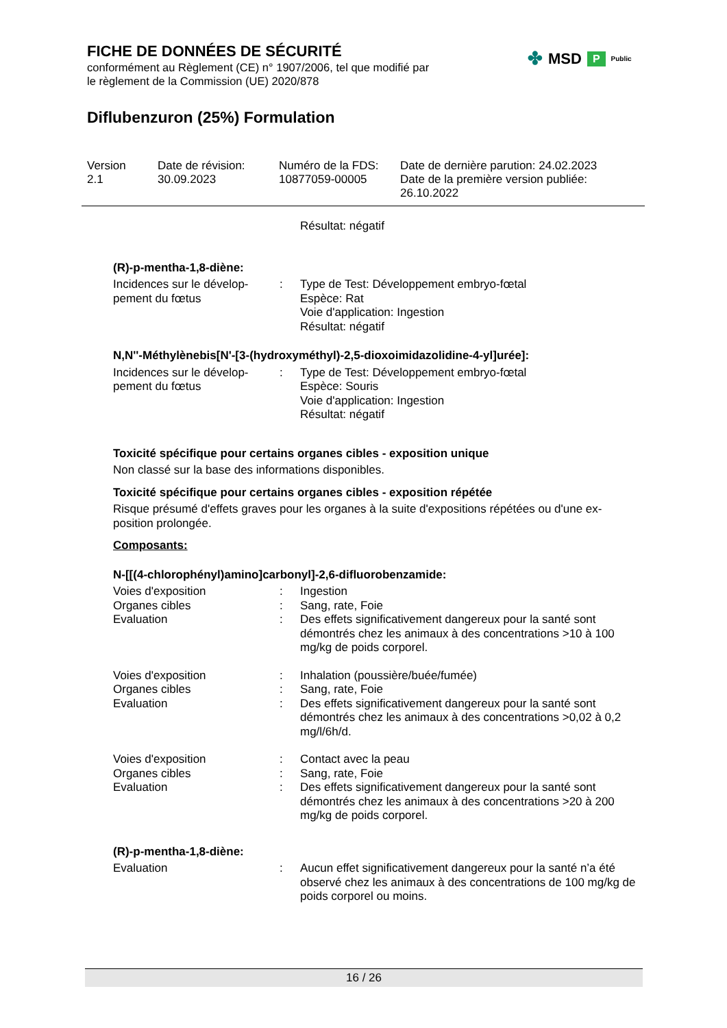FICHE DE DONNÉES DE SÉCURITÉ
conformément au Règlement (CE) n° 1907/2006, tel que modifié par
le règlement de la Commission (UE) 2020/878
Diflubenzuron (25%) Formulation
✤ MSD P Public
Version
2.1
Date de révision:
30.09.2023
Numéro de la FDS:
10877059-00005
Date de dernière parution: 24.02.2023
Date de la première version publiée:
26.10.2022
Résultat: négatif
(R)-p-mentha-1,8-diène:
Incidences sur le dévelop-
pement du fœtus
: Type de Test: Développement embryo-fœtal
Espèce: Rat
Voie d'application: Ingestion
Résultat: négatif
N,N''-Méthylènebis[N'-[3-(hydroxyméthyl)-2,5-dioxoimidazolidine-4-yl]urée]:
Incidences sur le dévelop-
pement du fœtus
: Type de Test: Développement embryo-fœtal
Espèce: Souris
Voie d'application: Ingestion
Résultat: négatif
Toxicité spécifique pour certains organes cibles - exposition unique
Non classé sur la base des informations disponibles.
Toxicité spécifique pour certains organes cibles - exposition répétée
Risque présumé d'effets graves pour les organes à la suite d'expositions répétées ou d'une ex-
position prolongée.
Composants:
N-[[(4-chlorophényl)amino]carbonyl]-2,6-difluorobenzamide:
Voies d'exposition : Ingestion
Organes cibles : Sang, rate, Foie
Evaluation : Des effets significativement dangereux pour la santé sont démontrés chez les animaux à des concentrations >10 à 100 mg/kg de poids corporel.
Voies d'exposition : Inhalation (poussière/buée/fumée)
Organes cibles : Sang, rate, Foie
Evaluation : Des effets significativement dangereux pour la santé sont démontrés chez les animaux à des concentrations >0,02 à 0,2 mg/l/6h/d.
Voies d'exposition : Contact avec la peau
Organes cibles : Sang, rate, Foie
Evaluation : Des effets significativement dangereux pour la santé sont démontrés chez les animaux à des concentrations >20 à 200 mg/kg de poids corporel.
(R)-p-mentha-1,8-diène:
Evaluation : Aucun effet significativement dangereux pour la santé n’a été observé chez les animaux à des concentrations de 100 mg/kg de poids corporel ou moins.
16 / 26